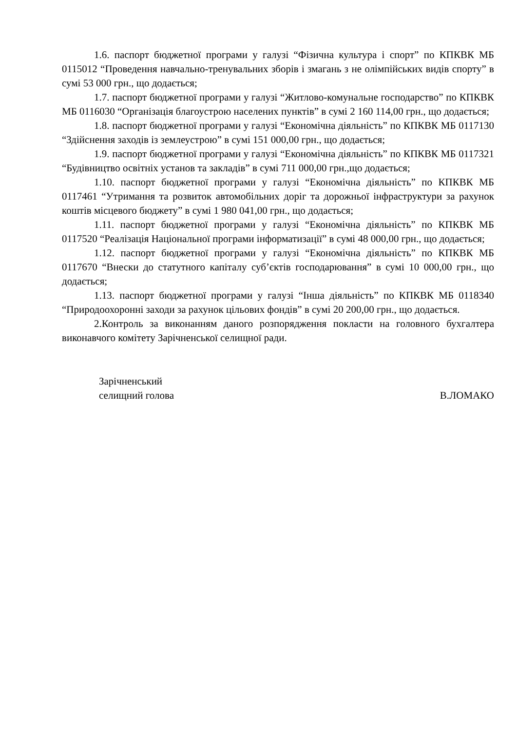1.6. паспорт бюджетної програми у галузі “Фізична культура і спорт” по КПКВК МБ 0115012 “Проведення навчально-тренувальних зборів і змагань з не олімпійських видів спорту” в сумі 53 000 грн., що додається;
1.7. паспорт бюджетної програми у галузі “Житлово-комунальне господарство” по КПКВК МБ 0116030 “Організація благоустрою населених пунктів” в сумі 2 160 114,00 грн., що додається;
1.8. паспорт бюджетної програми у галузі “Економічна діяльність” по КПКВК МБ 0117130 “Здійснення заходів із землеустрою” в сумі 151 000,00 грн., що додається;
1.9. паспорт бюджетної програми у галузі “Економічна діяльність” по КПКВК МБ 0117321 “Будівництво освітніх установ та закладів” в сумі 711 000,00 грн.,що додається;
1.10. паспорт бюджетної програми у галузі “Економічна діяльність” по КПКВК МБ 0117461 “Утримання та розвиток автомобільних доріг та дорожньої інфраструктури за рахунок коштів місцевого бюджету” в сумі 1 980 041,00 грн., що додається;
1.11. паспорт бюджетної програми у галузі “Економічна діяльність” по КПКВК МБ 0117520 “Реалізація Національної програми інформатизації” в сумі 48 000,00 грн., що додається;
1.12. паспорт бюджетної програми у галузі “Економічна діяльність” по КПКВК МБ 0117670 “Внески до статутного капіталу суб’єктів господарювання” в сумі 10 000,00 грн., що додається;
1.13. паспорт бюджетної програми у галузі “Інша діяльність” по КПКВК МБ 0118340 “Природоохоронні заходи за рахунок цільових фондів” в сумі 20 200,00 грн., що додається.
2.Контроль за виконанням даного розпорядження покласти на головного бухгалтера виконавчого комітету Зарічненської селищної ради.
Зарічненський
селищний голова
В.ЛОМАКО